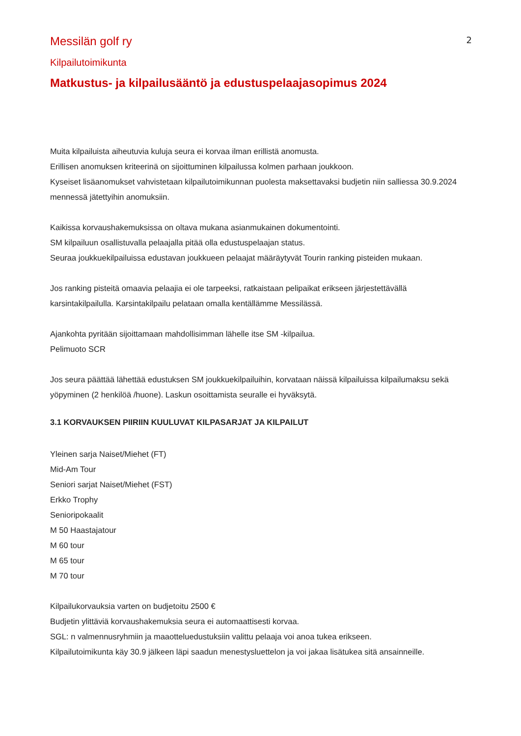2
Messilän golf ry
Kilpailutoimikunta
Matkustus- ja kilpailusääntö ja edustuspelaajasopimus 2024
Muita kilpailuista aiheutuvia kuluja seura ei korvaa ilman erillistä anomusta.
Erillisen anomuksen kriteerinä on sijoittuminen kilpailussa kolmen parhaan joukkoon.
Kyseiset lisäanomukset vahvistetaan kilpailutoimikunnan puolesta maksettavaksi budjetin niin salliessa 30.9.2024 mennessä jätettyihin anomuksiin.
Kaikissa korvaushakemuksissa on oltava mukana asianmukainen dokumentointi.
SM kilpailuun osallistuvalla pelaajalla pitää olla edustuspelaajan status.
Seuraa joukkuekilpailuissa edustavan joukkueen pelaajat määräytyvät Tourin ranking pisteiden mukaan.
Jos ranking pisteitä omaavia pelaajia ei ole tarpeeksi, ratkaistaan pelipaikat erikseen järjestettävällä karsintakilpailulla. Karsintakilpailu pelataan omalla kentällämme Messilässä.
Ajankohta pyritään sijoittamaan mahdollisimman lähelle itse SM -kilpailua.
Pelimuoto SCR
Jos seura päättää lähettää edustuksen SM joukkuekilpailuihin, korvataan näissä kilpailuissa kilpailumaksu sekä yöpyminen (2 henkilöä /huone). Laskun osoittamista seuralle ei hyväksytä.
3.1 KORVAUKSEN PIIRIIN KUULUVAT KILPASARJAT JA KILPAILUT
Yleinen sarja Naiset/Miehet (FT)
Mid-Am Tour
Seniori sarjat Naiset/Miehet (FST)
Erkko Trophy
Senioripokaalit
M 50 Haastajatour
M 60 tour
M 65 tour
M 70 tour
Kilpailukorvauksia varten on budjetoitu 2500 €
Budjetin ylittäviä korvaushakemuksia seura ei automaattisesti korvaa.
SGL: n valmennusryhmiin ja maaotteluedustuksiin valittu pelaaja voi anoa tukea erikseen.
Kilpailutoimikunta käy 30.9 jälkeen läpi saadun menestysluettelon ja voi jakaa lisätukea sitä ansainneille.